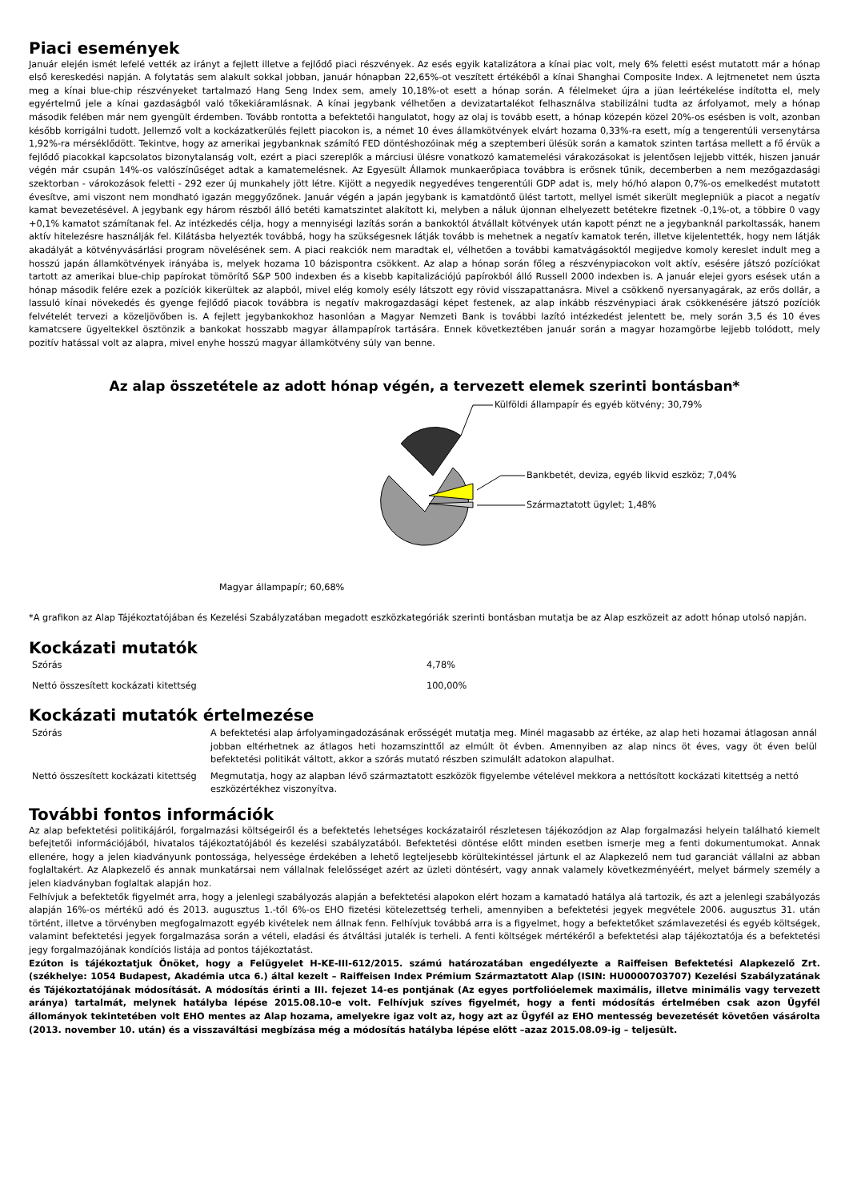Piaci események
Január elején ismét lefelé vették az irányt a fejlett illetve a fejlődő piaci részvények. Az esés egyik katalizátora a kínai piac volt, mely 6% feletti esést mutatott már a hónap első kereskedési napján. A folytatás sem alakult sokkal jobban, január hónapban 22,65%-ot veszített értékéből a kínai Shanghai Composite Index. A lejtmenetet nem úszta meg a kínai blue-chip részvényeket tartalmazó Hang Seng Index sem, amely 10,18%-ot esett a hónap során. A félelmeket újra a jüan leértékelése indította el, mely egyértelmű jele a kínai gazdaságból való tőkekiáramlásnak. A kínai jegybank vélhetően a devizatartalékot felhasználva stabilizálni tudta az árfolyamot, mely a hónap második felében már nem gyengült érdemben. Tovább rontotta a befektetői hangulatot, hogy az olaj is tovább esett, a hónap közepén közel 20%-os esésben is volt, azonban később korrigálni tudott. Jellemző volt a kockázatkerülés fejlett piacokon is, a német 10 éves államkötvények elvárt hozama 0,33%-ra esett, míg a tengerentúli versenytársa 1,92%-ra mérséklődött. Tekintve, hogy az amerikai jegybanknak számító FED döntéshozóinak még a szeptemberi ülésük során a kamatok szinten tartása mellett a fő érvük a fejlődő piacokkal kapcsolatos bizonytalanság volt, ezért a piaci szereplők a márciusi ülésre vonatkozó kamatemelési várakozásokat is jelentősen lejjebb vitték, hiszen január végén már csupán 14%-os valószínűséget adtak a kamatemelésnek. Az Egyesült Államok munkaerőpiaca továbbra is erősnek tűnik, decemberben a nem mezőgazdasági szektorban - várokozások feletti - 292 ezer új munkahely jött létre. Kijött a negyedik negyedéves tengerentúli GDP adat is, mely hó/hó alapon 0,7%-os emelkedést mutatott évesítve, ami viszont nem mondható igazán meggyőzőnek. Január végén a japán jegybank is kamatdöntő ülést tartott, mellyel ismét sikerült meglepniük a piacot a negatív kamat bevezetésével. A jegybank egy három részből álló betéti kamatszintet alakított ki, melyben a náluk újonnan elhelyezett betétekre fizetnek -0,1%-ot, a többire 0 vagy +0,1% kamatot számítanak fel. Az intézkedés célja, hogy a mennyiségi lazítás során a bankoktól átvállalt kötvények után kapott pénzt ne a jegybanknál parkoltassák, hanem aktív hitelezésre használják fel. Kilátásba helyezték továbbá, hogy ha szükségesnek látják tovább is mehetnek a negatív kamatok terén, illetve kijelentették, hogy nem látják akadályát a kötvényvásárlási program növelésének sem. A piaci reakciók nem maradtak el, vélhetően a további kamatvágásoktól megijedve komoly kereslet indult meg a hosszú japán államkötvények irányába is, melyek hozama 10 bázispontra csökkent. Az alap a hónap során főleg a részvénypiacokon volt aktív, esésére játszó pozíciókat tartott az amerikai blue-chip papírokat tömörítő S&P 500 indexben és a kisebb kapitalizációjú papírokból álló Russell 2000 indexben is. A január elejei gyors esések után a hónap második felére ezek a pozíciók kikerültek az alapból, mivel elég komoly esély látszott egy rövid visszapattanásra. Mivel a csökkenő nyersanyagárak, az erős dollár, a lassuló kínai növekedés és gyenge fejlődő piacok továbbra is negatív makrogazdasági képet festenek, az alap inkább részvénypiaci árak csökkenésére játszó pozíciók felvételét tervezi a közeljövőben is. A fejlett jegybankokhoz hasonlóan a Magyar Nemzeti Bank is további lazító intézkedést jelentett be, mely során 3,5 és 10 éves kamatcsere ügyeltekkel ösztönzik a bankokat hosszabb magyar állampapírok tartására. Ennek következtében január során a magyar hozamgörbe lejjebb tolódott, mely pozitív hatással volt az alapra, mivel enyhe hosszú magyar államkötvény súly van benne.
Az alap összetétele az adott hónap végén, a tervezett elemek szerinti bontásban*
Külföldi állampapír és egyéb kötvény; 30,79%
Bankbetét, deviza, egyéb likvid eszköz; 7,04%
Származtatott ügylet; 1,48%
Magyar állampapír; 60,68%
*A grafikon az Alap Tájékoztatójában és Kezelési Szabályzatában megadott eszközkategóriák szerinti bontásban mutatja be az Alap eszközeit az adott hónap utolsó napján.
Kockázati mutatók
| Szórás | 4,78% |
| Nettó összesített kockázati kitettség | 100,00% |
Kockázati mutatók értelmezése
| Szórás | A befektetési alap árfolyamingadozásának erősségét mutatja meg. Minél magasabb az értéke, az alap heti hozamai átlagosan annál jobban eltérhetnek az átlagos heti hozamszinttől az elmúlt öt évben. Amennyiben az alap nincs öt éves, vagy öt éven belül befektetési politikát váltott, akkor a szórás mutató részben szimulált adatokon alapulhat. |
| Nettó összesített kockázati kitettség | Megmutatja, hogy az alapban lévő származtatott eszközök figyelembe vételével mekkora a nettósított kockázati kitettség a nettó eszközértékhez viszonyítva. |
További fontos információk
Az alap befektetési politikájáról, forgalmazási költségeiről és a befektetés lehetséges kockázatairól részletesen tájékozódjon az Alap forgalmazási helyein található kiemelt befejtetői információjából, hivatalos tájékoztatójából és kezelési szabályzatából. Befektetési döntése előtt minden esetben ismerje meg a fenti dokumentumokat. Annak ellenére, hogy a jelen kiadványunk pontossága, helyessége érdekében a lehető legteljesebb körültekintéssel jártunk el az Alapkezelő nem tud garanciát vállalni az abban foglaltakért. Az Alapkezelő és annak munkatársai nem vállalnak felelősséget azért az üzleti döntésért, vagy annak valamely következményéért, melyet bármely személy a jelen kiadványban foglaltak alapján hoz.
Felhívjuk a befektetők figyelmét arra, hogy a jelenlegi szabályozás alapján a befektetési alapokon elért hozam a kamatadó hatálya alá tartozik, és azt a jelenlegi szabályozás alapján 16%-os mértékű adó és 2013. augusztus 1.-től 6%-os EHO fizetési kötelezettség terheli, amennyiben a befektetési jegyek megvétele 2006. augusztus 31. után történt, illetve a törvényben megfogalmazott egyéb kivételek nem állnak fenn. Felhívjuk továbbá arra is a figyelmet, hogy a befektetőket számlavezetési és egyéb költségek, valamint befektetési jegyek forgalmazása során a vételi, eladási és átváltási jutalék is terheli. A fenti költségek mértékéről a befektetési alap tájékoztatója és a befektetési jegy forgalmazójának kondíciós listája ad pontos tájékoztatást.
Ezúton is tájékoztatjuk Önöket, hogy a Felügyelet H-KE-III-612/2015. számú határozatában engedélyezte a Raiffeisen Befektetési Alapkezelő Zrt. (székhelye: 1054 Budapest, Akadémia utca 6.) által kezelt – Raiffeisen Index Prémium Származtatott Alap (ISIN: HU0000703707) Kezelési Szabályzatának és Tájékoztatójának módosítását. A módosítás érinti a III. fejezet 14-es pontjának (Az egyes portfolióelemek maximális, illetve minimális vagy tervezett aránya) tartalmát, melynek hatályba lépése 2015.08.10-e volt. Felhívjuk szíves figyelmét, hogy a fenti módosítás értelmében csak azon Ügyfél állományok tekintetében volt EHO mentes az Alap hozama, amelyekre igaz volt az, hogy azt az Ügyfél az EHO mentesség bevezetését követően vásárolta (2013. november 10. után) és a visszaváltási megbízása még a módosítás hatályba lépése előtt –azaz 2015.08.09-ig – teljesült.